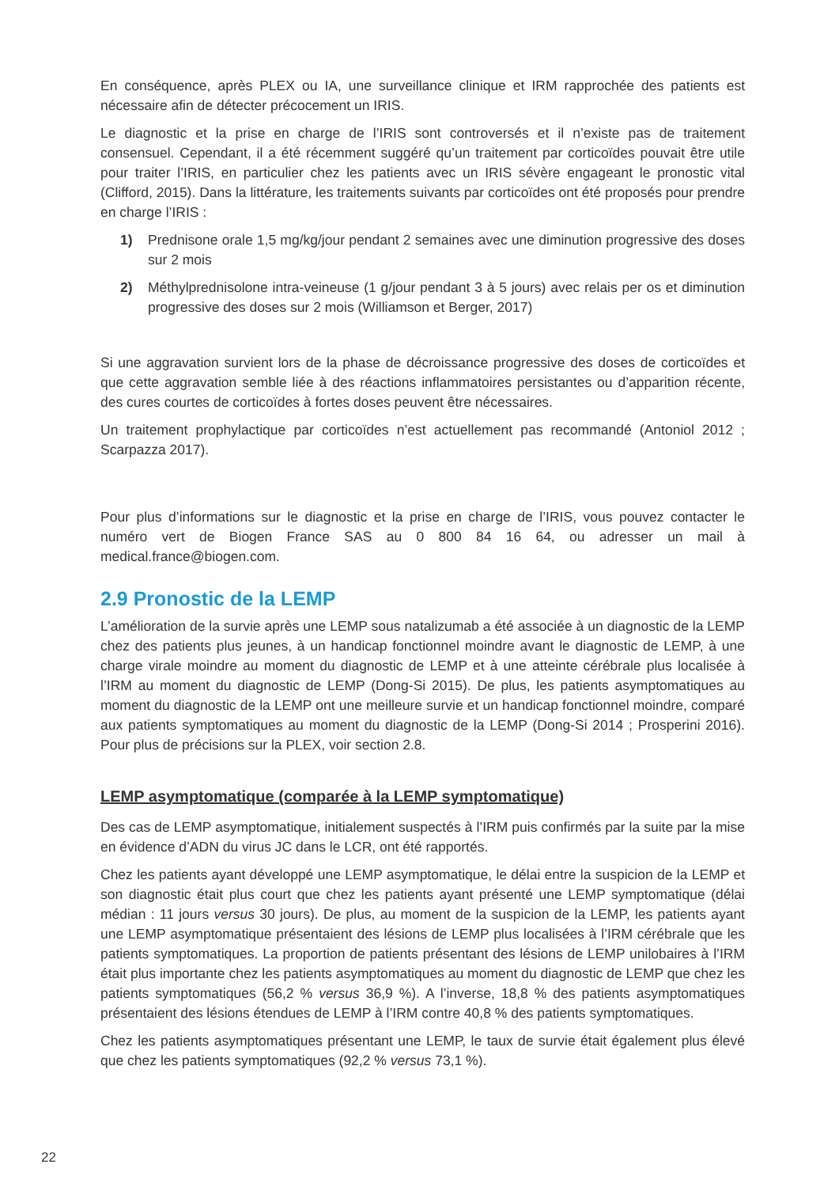En conséquence, après PLEX ou IA, une surveillance clinique et IRM rapprochée des patients est nécessaire afin de détecter précocement un IRIS.
Le diagnostic et la prise en charge de l’IRIS sont controversés et il n’existe pas de traitement consensuel. Cependant, il a été récemment suggéré qu’un traitement par corticoïdes pouvait être utile pour traiter l’IRIS, en particulier chez les patients avec un IRIS sévère engageant le pronostic vital (Clifford, 2015). Dans la littérature, les traitements suivants par corticoïdes ont été proposés pour prendre en charge l’IRIS :
1) Prednisone orale 1,5 mg/kg/jour pendant 2 semaines avec une diminution progressive des doses sur 2 mois
2) Méthylprednisolone intra-veineuse (1 g/jour pendant 3 à 5 jours) avec relais per os et diminution progressive des doses sur 2 mois (Williamson et Berger, 2017)
Si une aggravation survient lors de la phase de décroissance progressive des doses de corticoïdes et que cette aggravation semble liée à des réactions inflammatoires persistantes ou d’apparition récente, des cures courtes de corticoïdes à fortes doses peuvent être nécessaires.
Un traitement prophylactique par corticoïdes n’est actuellement pas recommandé (Antoniol 2012 ; Scarpazza 2017).
Pour plus d’informations sur le diagnostic et la prise en charge de l’IRIS, vous pouvez contacter le numéro vert de Biogen France SAS au 0 800 84 16 64, ou adresser un mail à medical.france@biogen.com.
2.9 Pronostic de la LEMP
L’amélioration de la survie après une LEMP sous natalizumab a été associée à un diagnostic de la LEMP chez des patients plus jeunes, à un handicap fonctionnel moindre avant le diagnostic de LEMP, à une charge virale moindre au moment du diagnostic de LEMP et à une atteinte cérébrale plus localisée à l’IRM au moment du diagnostic de LEMP (Dong-Si 2015). De plus, les patients asymptomatiques au moment du diagnostic de la LEMP ont une meilleure survie et un handicap fonctionnel moindre, comparé aux patients symptomatiques au moment du diagnostic de la LEMP (Dong-Si 2014 ; Prosperini 2016). Pour plus de précisions sur la PLEX, voir section 2.8.
LEMP asymptomatique (comparée à la LEMP symptomatique)
Des cas de LEMP asymptomatique, initialement suspectés à l’IRM puis confirmés par la suite par la mise en évidence d’ADN du virus JC dans le LCR, ont été rapportés.
Chez les patients ayant développé une LEMP asymptomatique, le délai entre la suspicion de la LEMP et son diagnostic était plus court que chez les patients ayant présenté une LEMP symptomatique (délai médian : 11 jours versus 30 jours). De plus, au moment de la suspicion de la LEMP, les patients ayant une LEMP asymptomatique présentaient des lésions de LEMP plus localisées à l’IRM cérébrale que les patients symptomatiques. La proportion de patients présentant des lésions de LEMP unilobaires à l’IRM était plus importante chez les patients asymptomatiques au moment du diagnostic de LEMP que chez les patients symptomatiques (56,2 % versus 36,9 %). A l’inverse, 18,8 % des patients asymptomatiques présentaient des lésions étendues de LEMP à l’IRM contre 40,8 % des patients symptomatiques.
Chez les patients asymptomatiques présentant une LEMP, le taux de survie était également plus élevé que chez les patients symptomatiques (92,2 % versus 73,1 %).
22